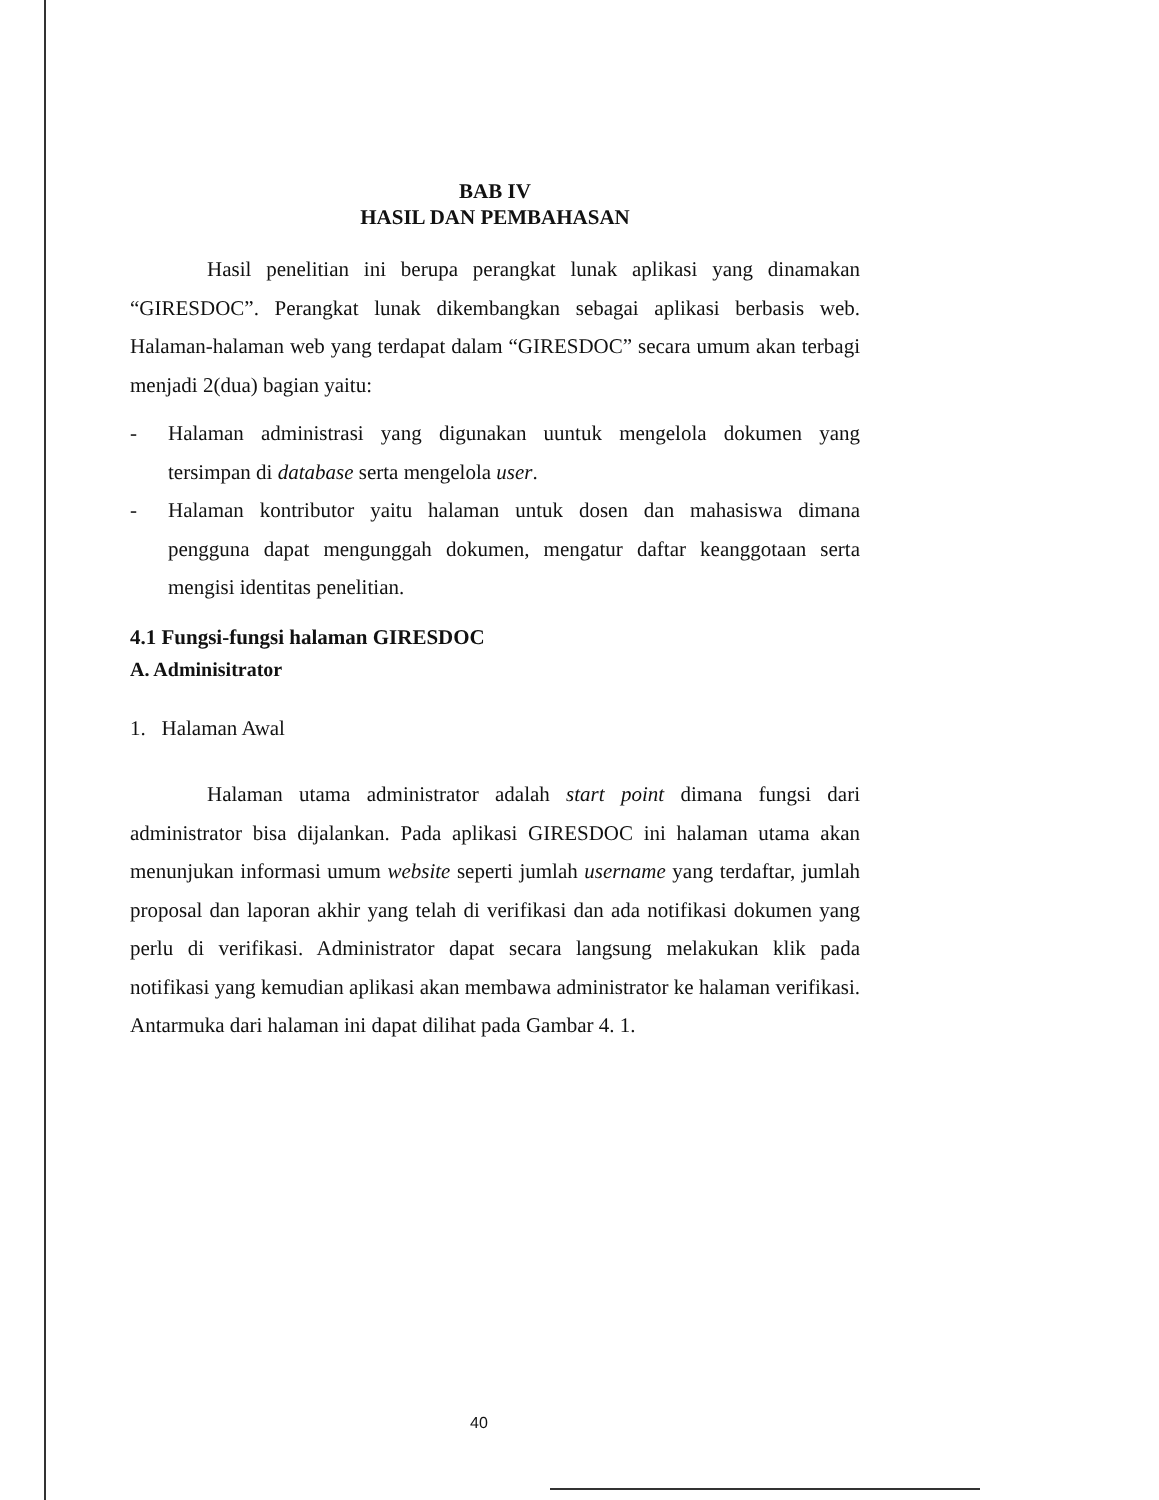BAB IV
HASIL DAN PEMBAHASAN
Hasil penelitian ini berupa perangkat lunak aplikasi yang dinamakan “GIRESDOC”. Perangkat lunak dikembangkan sebagai aplikasi berbasis web. Halaman-halaman web yang terdapat dalam “GIRESDOC” secara umum akan terbagi menjadi 2(dua) bagian yaitu:
- Halaman administrasi yang digunakan uuntuk mengelola dokumen yang tersimpan di database serta mengelola user.
- Halaman kontributor yaitu halaman untuk dosen dan mahasiswa dimana pengguna dapat mengunggah dokumen, mengatur daftar keanggotaan serta mengisi identitas penelitian.
4.1 Fungsi-fungsi halaman GIRESDOC
A. Adminisitrator
1. Halaman Awal
Halaman utama administrator adalah start point dimana fungsi dari administrator bisa dijalankan. Pada aplikasi GIRESDOC ini halaman utama akan menunjukan informasi umum website seperti jumlah username yang terdaftar, jumlah proposal dan laporan akhir yang telah di verifikasi dan ada notifikasi dokumen yang perlu di verifikasi. Administrator dapat secara langsung melakukan klik pada notifikasi yang kemudian aplikasi akan membawa administrator ke halaman verifikasi. Antarmuka dari halaman ini dapat dilihat pada Gambar 4. 1.
40